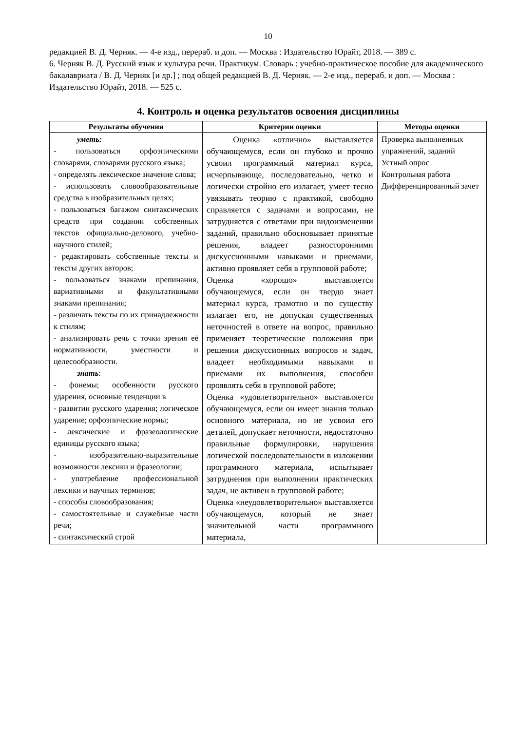10
редакцией В. Д. Черняк. — 4-е изд., перераб. и доп. — Москва : Издательство Юрайт, 2018. — 389 с.
6. Черняк В. Д. Русский язык и культура речи. Практикум. Словарь : учебно-практическое пособие для академического бакалавриата / В. Д. Черняк [и др.] ; под общей редакцией В. Д. Черняк. — 2-е изд., перераб. и доп. — Москва : Издательство Юрайт, 2018. — 525 с.
4. Контроль и оценка результатов освоения дисциплины
| Результаты обучения | Критерии оценки | Методы оценки |
| --- | --- | --- |
| уметь: - пользоваться орфоэпическими словарями, словарями русского языка; - определять лексическое значение слова; - использовать словообразовательные средства в изобразительных целях; - пользоваться багажом синтаксических средств при создании собственных текстов официально-делового, учебно-научного стилей; - редактировать собственные тексты и тексты других авторов; - пользоваться знаками препинания, вариативными и факультативными знаками препинания; - различать тексты по их принадлежности к стилям; - анализировать речь с точки зрения её нормативности, уместности и целесообразности. знать : - фонемы; особенности русского ударения, основные тенденции в - развитии русского ударения; логическое ударение; орфоэпические нормы; - лексические и фразеологические единицы русского языка; - изобразительно-выразительные возможности лексики и фразеологии; - употребление профессиональной лексики и научных терминов; - способы словообразования; - самостоятельные и служебные части речи; - синтаксический строй | Оценка «отлично» выставляется обучающемуся, если он глубоко и прочно усвоил программный материал курса, исчерпывающе, последовательно, четко и логически стройно его излагает, умеет тесно увязывать теорию с практикой, свободно справляется с задачами и вопросами, не затрудняется с ответами при видоизменении заданий, правильно обосновывает принятые решения, владеет разносторонними дискуссионными навыками и приемами, активно проявляет себя в групповой работе; Оценка «хорошо» выставляется обучающемуся, если он твердо знает материал курса, грамотно и по существу излагает его, не допуская существенных неточностей в ответе на вопрос, правильно применяет теоретические положения при решении дискуссионных вопросов и задач, владеет необходимыми навыками и приемами их выполнения, способен проявлять себя в групповой работе; Оценка «удовлетворительно» выставляется обучающемуся, если он имеет знания только основного материала, но не усвоил его деталей, допускает неточности, недостаточно правильные формулировки, нарушения логической последовательности в изложении программного материала, испытывает затруднения при выполнении практических задач, не активен в групповой работе; Оценка «неудовлетворительно» выставляется обучающемуся, который не знает значительной части программного материала, | Проверка выполненных упражнений, заданий Устный опрос Контрольная работа Дифференцированный зачет |